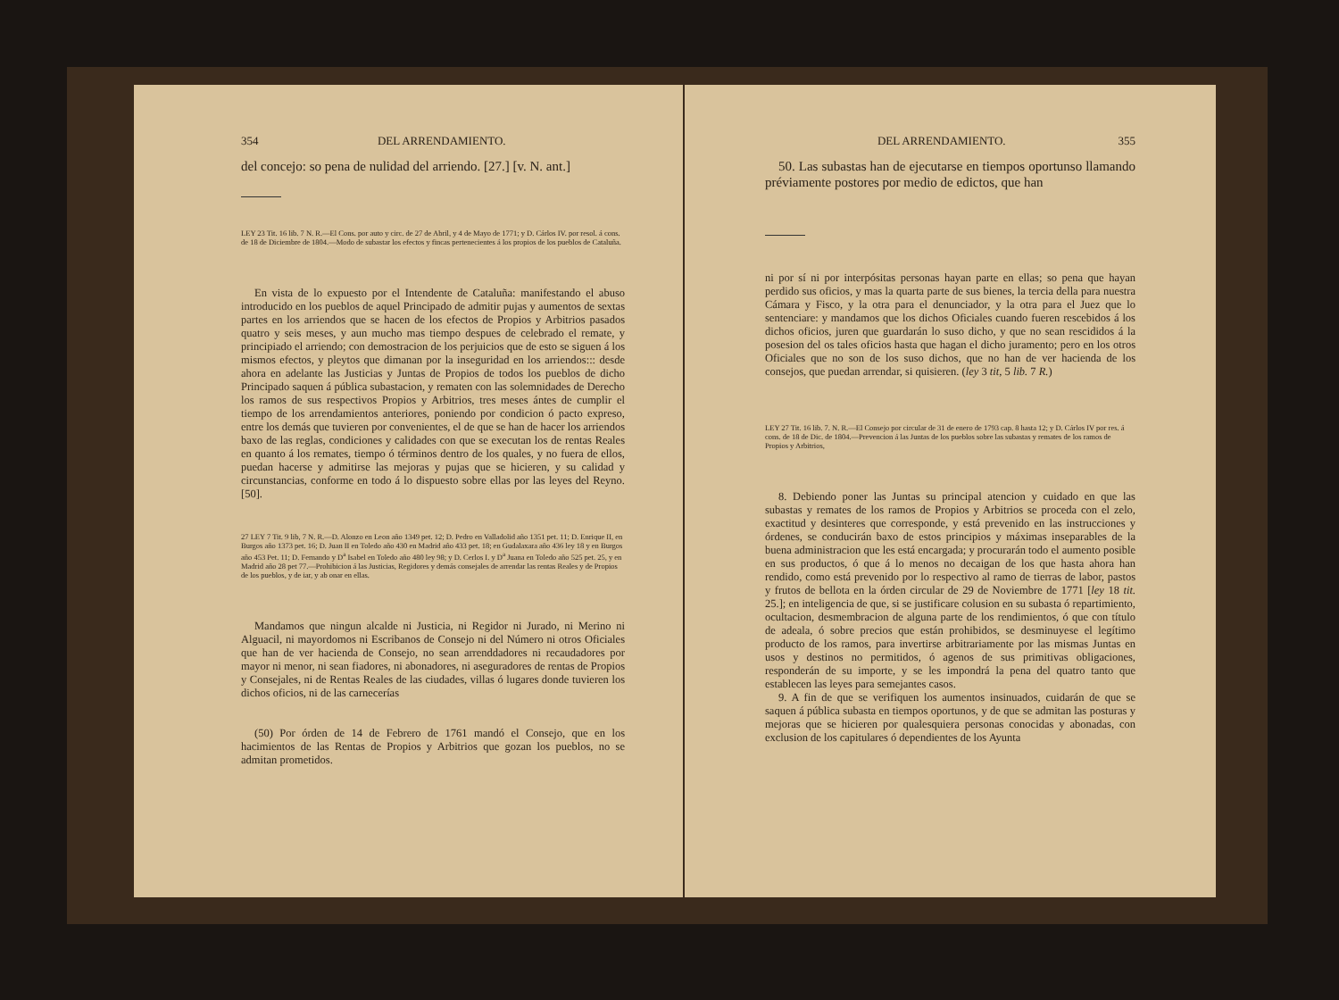354 DEL ARRENDAMIENTO.
del concejo: so pena de nulidad del arriendo. [27.] [v. N. ant.]
LEY 23 Tit. 16 lib. 7 N. R.—El Cons. por auto y circ. de 27 de Abril, y 4 de Mayo de 1771; y D. Cárlos IV. por resol. á cons. de 18 de Diciembre de 1804.—Modo de subastar los efectos y fincas pertenecientes á los propios de los pueblos de Cataluña.
En vista de lo expuesto por el Intendente de Cataluña: manifestando el abuso introducido en los pueblos de aquel Principado de admitir pujas y aumentos de sextas partes en los arriendos que se hacen de los efectos de Propios y Arbitrios pasados quatro y seis meses, y aun mucho mas tiempo despues de celebrado el remate, y principiado el arriendo; con demostracion de los perjuicios que de esto se siguen á los mismos efectos, y pleytos que dimanan por la inseguridad en los arriendos::: desde ahora en adelante las Justicias y Juntas de Propios de todos los pueblos de dicho Principado saquen á pública subastacion, y rematen con las solemnidades de Derecho los ramos de sus respectivos Propios y Arbitrios, tres meses ántes de cumplir el tiempo de los arrendamientos anteriores, poniendo por condicion ó pacto expreso, entre los demás que tuvieren por convenientes, el de que se han de hacer los arriendos baxo de las reglas, condiciones y calidades con que se executan los de rentas Reales en quanto á los remates, tiempo ó términos dentro de los quales, y no fuera de ellos, puedan hacerse y admitirse las mejoras y pujas que se hicieren, y su calidad y circunstancias, conforme en todo á lo dispuesto sobre ellas por las leyes del Reyno. [50].
27 LEY 7 Tit. 9 lib, 7 N. R.—D. Alonzo en Leon año 1349 pet. 12; D. Pedro en Valladolid año 1351 pet. 11; D. Enrique II, en Burgos año 1373 pet. 16; D. Juan II en Toledo año 430 en Madrid año 433 pet. 18; en Gudalaxara año 436 ley 18 y en Burgos año 453 Pet. 11; D. Fernando y D<sup>a</sup> Isabel en Toledo año 480 ley 98; y D. Cerlos I. y D<sup>a</sup> Juana en Toledo año 525 pet. 25, y en Madrid año 28 pet 77.—Prohibicion á las Justicias, Regidores y demás consejales de arrendar las rentas Reales y de Propios de los pueblos, y de iar, y ab onar en ellas.
Mandamos que ningun alcalde ni Justicia, ni Regidor ni Jurado, ni Merino ni Alguacil, ni mayordomos ni Escribanos de Consejo ni del Número ni otros Oficiales que han de ver hacienda de Consejo, no sean arrenddadores ni recaudadores por mayor ni menor, ni sean fiadores, ni abonadores, ni aseguradores de rentas de Propios y Consejales, ni de Rentas Reales de las ciudades, villas ó lugares donde tuvieren los dichos oficios, ni de las carnecerías
(50) Por órden de 14 de Febrero de 1761 mandó el Consejo, que en los hacimientos de las Rentas de Propios y Arbitrios que gozan los pueblos, no se admitan prometidos.
DEL ARRENDAMIENTO. 355
50. Las subastas han de ejecutarse en tiempos oportunso llamando préviamente postores por medio de edictos, que han
ni por sí ni por interpósitas personas hayan parte en ellas; so pena que hayan perdido sus oficios, y mas la quarta parte de sus bienes, la tercia della para nuestra Cámara y Fisco, y la otra para el denunciador, y la otra para el Juez que lo sentenciare: y mandamos que los dichos Oficiales cuando fueren rescebidos á los dichos oficios, juren que guardarán lo suso dicho, y que no sean rescididos á la posesion del os tales oficios hasta que hagan el dicho juramento; pero en los otros Oficiales que no son de los suso dichos, que no han de ver hacienda de los consejos, que puedan arrendar, si quisieren. (ley 3 tit, 5 lib. 7 R.)
LEY 27 Tit. 16 lib. 7. N. R.—El Consejo por circular de 31 de enero de 1793 cap. 8 hasta 12; y D. Cárlos IV por res. á cons. de 18 de Dic. de 1804.—Prevencion á las Juntas de los pueblos sobre las subastas y remates de los ramos de Propios y Arbitrios,
8. Debiendo poner las Juntas su principal atencion y cuidado en que las subastas y remates de los ramos de Propios y Arbitrios se proceda con el zelo, exactitud y desinteres que corresponde, y está prevenido en las instrucciones y órdenes, se conducirán baxo de estos principios y máximas inseparables de la buena administracion que les está encargada; y procurarán todo el aumento posible en sus productos, ó que á lo menos no decaigan de los que hasta ahora han rendido, como está prevenido por lo respectivo al ramo de tierras de labor, pastos y frutos de bellota en la órden circular de 29 de Noviembre de 1771 [ley 18 tit. 25.]; en inteligencia de que, si se justificare colusion en su subasta ó repartimiento, ocultacion, desmembracion de alguna parte de los rendimientos, ó que con título de adeala, ó sobre precios que están prohibidos, se desminuyese el legítimo producto de los ramos, para invertirse arbitrariamente por las mismas Juntas en usos y destinos no permitidos, ó agenos de sus primitivas obligaciones, responderán de su importe, y se les impondrá la pena del quatro tanto que establecen las leyes para semejantes casos.
9. A fin de que se verifiquen los aumentos insinuados, cuidarán de que se saquen á pública subasta en tiempos oportunos, y de que se admitan las posturas y mejoras que se hicieren por qualesquiera personas conocidas y abonadas, con exclusion de los capitulares ó dependientes de los Ayunta